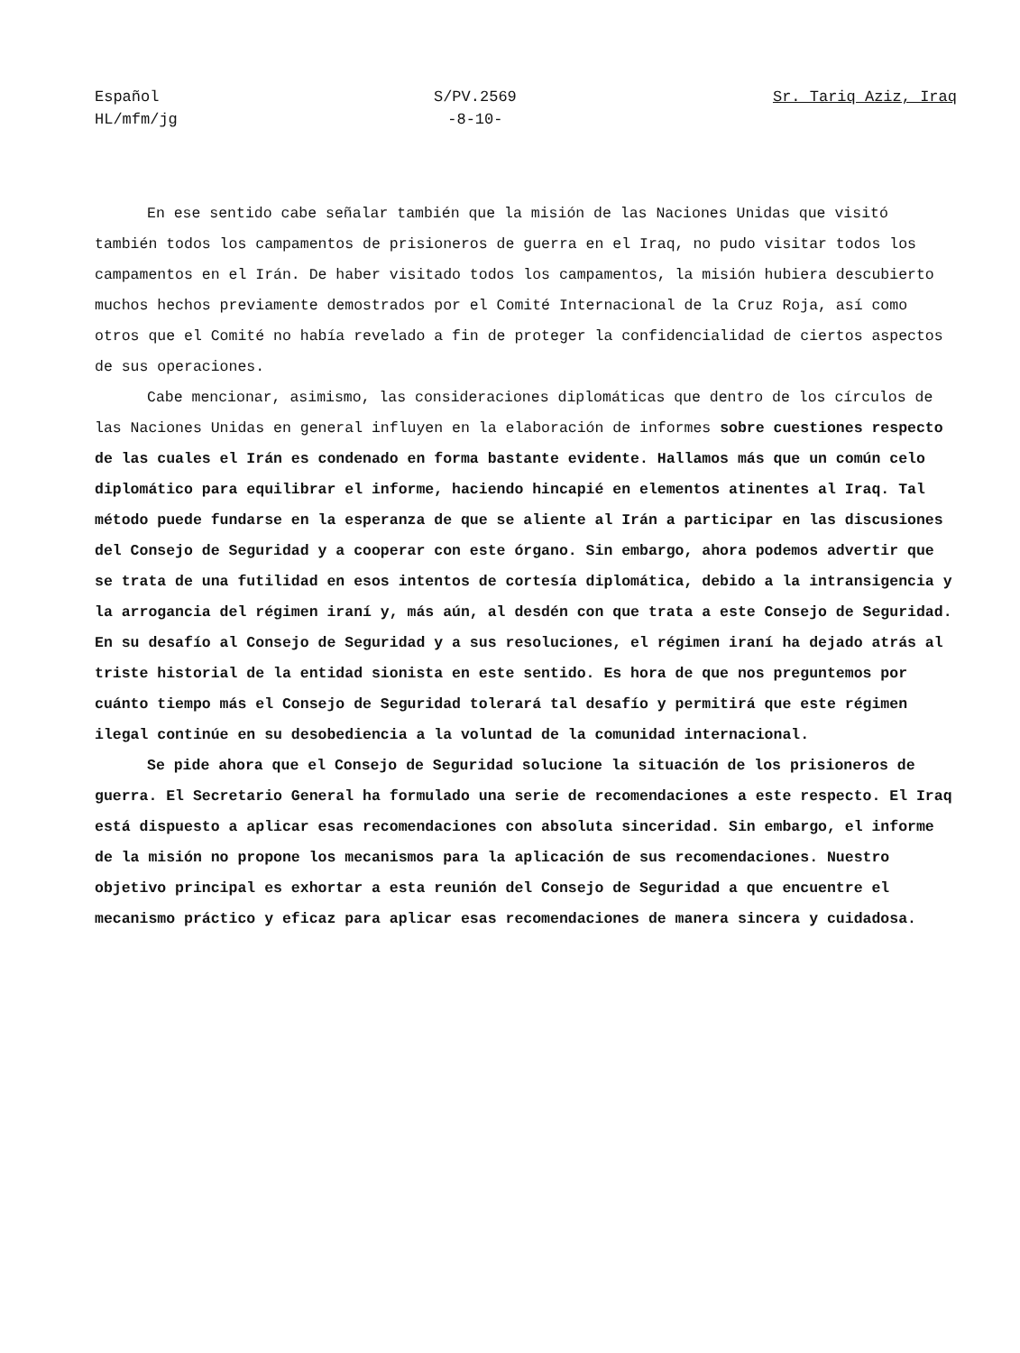Español
HL/mfm/jg
S/PV.2569
-8-10-
Sr. Tariq Aziz, Iraq
En ese sentido cabe señalar también que la misión de las Naciones Unidas que visitó también todos los campamentos de prisioneros de guerra en el Iraq, no pudo visitar todos los campamentos en el Irán. De haber visitado todos los campamentos, la misión hubiera descubierto muchos hechos previamente demostrados por el Comité Internacional de la Cruz Roja, así como otros que el Comité no había revelado a fin de proteger la confidencialidad de ciertos aspectos de sus operaciones.
Cabe mencionar, asimismo, las consideraciones diplomáticas que dentro de los círculos de las Naciones Unidas en general influyen en la elaboración de informes sobre cuestiones respecto de las cuales el Irán es condenado en forma bastante evidente. Hallamos más que un común celo diplomático para equilibrar el informe, haciendo hincapié en elementos atinentes al Iraq. Tal método puede fundarse en la esperanza de que se aliente al Irán a participar en las discusiones del Consejo de Seguridad y a cooperar con este órgano. Sin embargo, ahora podemos advertir que se trata de una futilidad en esos intentos de cortesía diplomática, debido a la intransigencia y la arrogancia del régimen iraní y, más aún, al desdén con que trata a este Consejo de Seguridad. En su desafío al Consejo de Seguridad y a sus resoluciones, el régimen iraní ha dejado atrás al triste historial de la entidad sionista en este sentido. Es hora de que nos preguntemos por cuánto tiempo más el Consejo de Seguridad tolerará tal desafío y permitirá que este régimen ilegal continúe en su desobediencia a la voluntad de la comunidad internacional.
Se pide ahora que el Consejo de Seguridad solucione la situación de los prisioneros de guerra. El Secretario General ha formulado una serie de recomendaciones a este respecto. El Iraq está dispuesto a aplicar esas recomendaciones con absoluta sinceridad. Sin embargo, el informe de la misión no propone los mecanismos para la aplicación de sus recomendaciones. Nuestro objetivo principal es exhortar a esta reunión del Consejo de Seguridad a que encuentre el mecanismo práctico y eficaz para aplicar esas recomendaciones de manera sincera y cuidadosa.